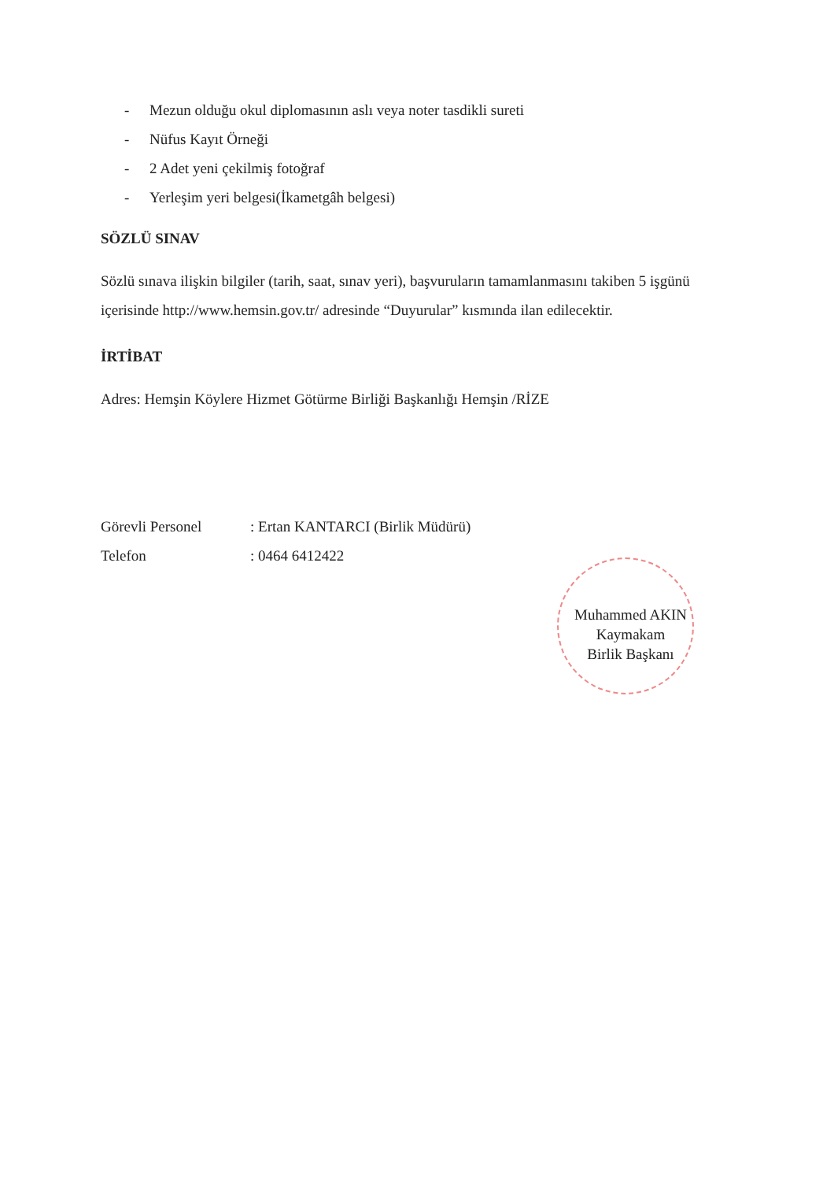- Mezun olduğu okul diplomasının aslı veya noter tasdikli sureti
- Nüfus Kayıt Örneği
- 2 Adet yeni çekilmiş fotoğraf
- Yerleşim yeri belgesi(İkametgâh belgesi)
SÖZLÜ SINAV
Sözlü sınava ilişkin bilgiler (tarih, saat, sınav yeri), başvuruların tamamlanmasını takiben 5 işgünü içerisinde http://www.hemsin.gov.tr/ adresinde “Duyurular” kısmında ilan edilecektir.
İRTİBAT
Adres: Hemşin Köylere Hizmet Götürme Birliği Başkanlığı Hemşin /RİZE
| Görevli Personel | : Ertan KANTARCI (Birlik Müdürü) |
| Telefon | : 0464 6412422 |
Muhammed AKIN
Kaymakam
Birlik Başkanı